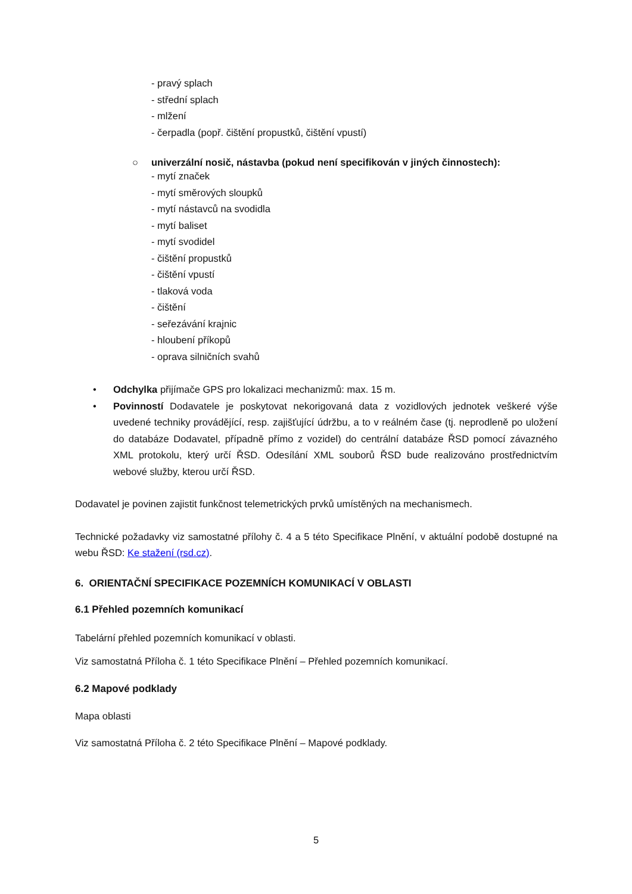- pravý splach
- střední splach
- mlžení
- čerpadla (popř. čištění propustků, čištění vpustí)
○ univerzální nosič, nástavba (pokud není specifikován v jiných činnostech):
- mytí značek
- mytí směrových sloupků
- mytí nástavců na svodidla
- mytí baliset
- mytí svodidel
- čištění propustků
- čištění vpustí
- tlaková voda
- čištění
- seřezávání krajnic
- hloubení příkopů
- oprava silničních svahů
• Odchylka přijímače GPS pro lokalizaci mechanizmů: max. 15 m.
• Povinností Dodavatele je poskytovat nekorigovaná data z vozidlových jednotek veškeré výše uvedené techniky provádějící, resp. zajišťující údržbu, a to v reálném čase (tj. neprodleně po uložení do databáze Dodavatel, případně přímo z vozidel) do centrální databáze ŘSD pomocí závazného XML protokolu, který určí ŘSD. Odesílání XML souborů ŘSD bude realizováno prostřednictvím webové služby, kterou určí ŘSD.
Dodavatel je povinen zajistit funkčnost telemetrických prvků umístěných na mechanismech.
Technické požadavky viz samostatné přílohy č. 4 a 5 této Specifikace Plnění, v aktuální podobě dostupné na webu ŘSD: Ke stažení (rsd.cz).
6. ORIENTAČNÍ SPECIFIKACE POZEMNÍCH KOMUNIKACÍ V OBLASTI
6.1 Přehled pozemních komunikací
Tabelární přehled pozemních komunikací v oblasti.
Viz samostatná Příloha č. 1 této Specifikace Plnění – Přehled pozemních komunikací.
6.2 Mapové podklady
Mapa oblasti
Viz samostatná Příloha č. 2 této Specifikace Plnění – Mapové podklady.
5